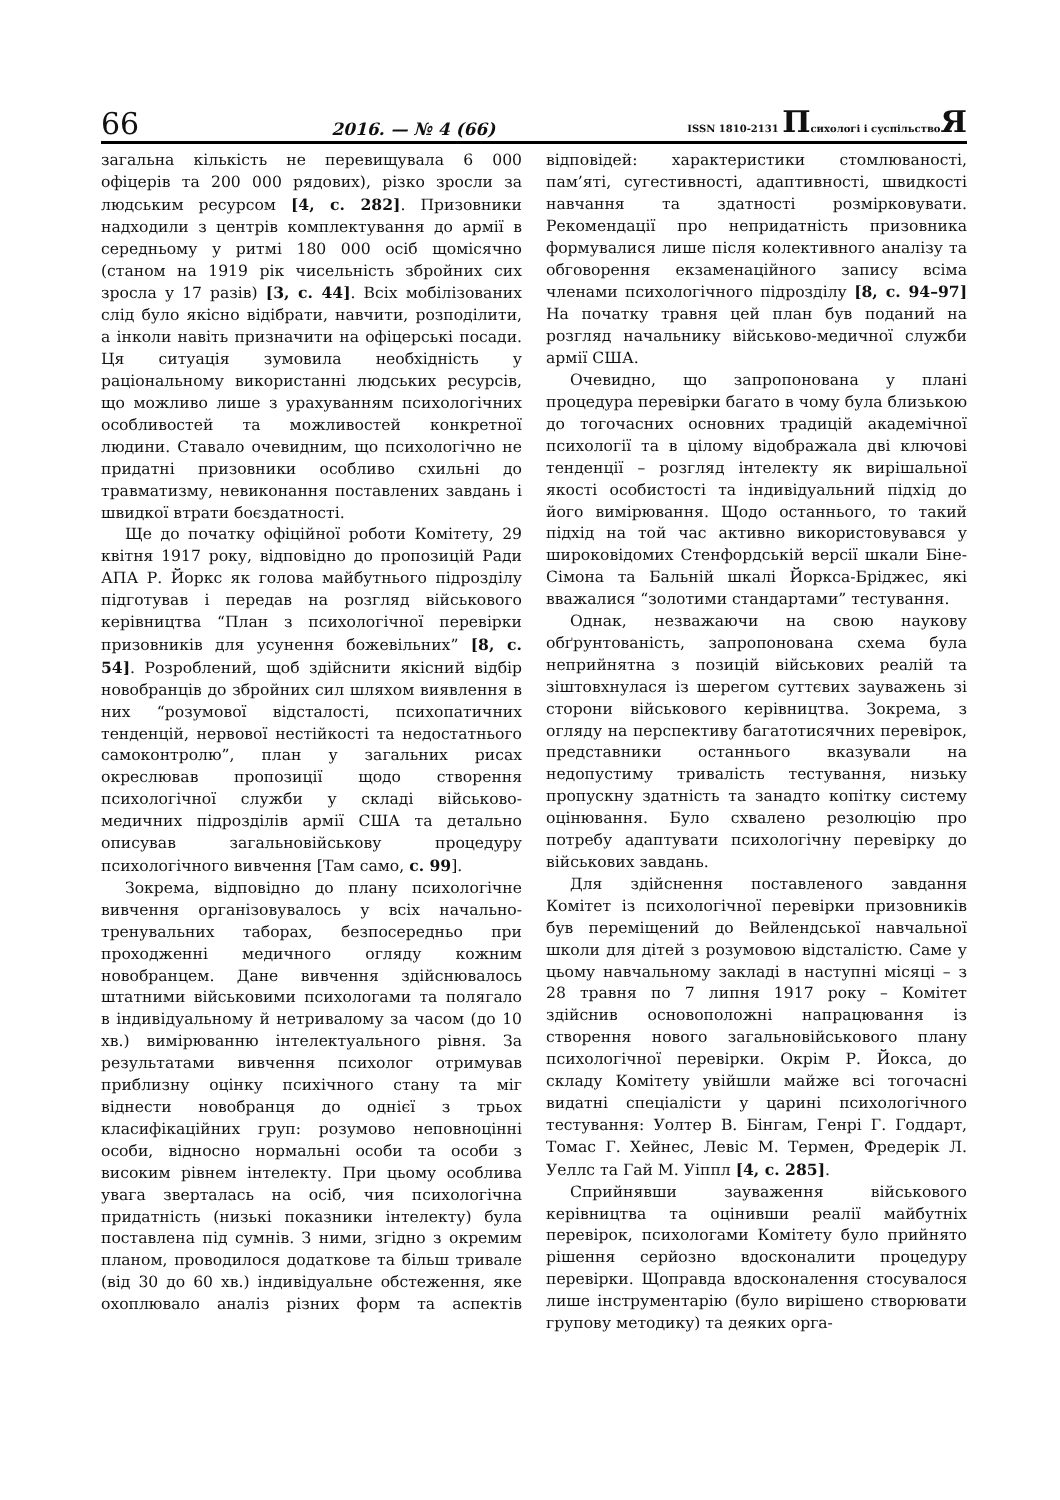66 2016. — № 4 (66) ISSN 1810-2131 Психологі і суспільствоЯ
загальна кількість не перевищувала 6 000 офіцерів та 200 000 рядових), різко зросли за людським ресурсом [4, с. 282]. Призовники надходили з центрів комплектування до армії в середньому у ритмі 180 000 осіб щомісячно (станом на 1919 рік чисельність збройних сих зросла у 17 разів) [3, с. 44]. Всіх мобілізованих слід було якісно відібрати, навчити, розподілити, а інколи навіть призначити на офіцерські посади. Ця ситуація зумовила необхідність у раціональному використанні людських ресурсів, що можливо лише з урахуванням психологічних особливостей та можливостей конкретної людини. Ставало очевидним, що психологічно не придатні призовники особливо схильні до травматизму, невиконання поставлених завдань і швидкої втрати боєздатності.
Ще до початку офіційної роботи Комітету, 29 квітня 1917 року, відповідно до пропозицій Ради АПА Р. Йоркс як голова майбутнього підрозділу підготував і передав на розгляд військового керівництва “План з психологічної перевірки призовників для усунення божевільних” [8, с. 54]. Розроблений, щоб здійснити якісний відбір новобранців до збройних сил шляхом виявлення в них “розумової відсталості, психопатичних тенденцій, нервової нестійкості та недостатнього самоконтролю”, план у загальних рисах окреслював пропозиції щодо створення психологічної служби у складі військово-медичних підрозділів армії США та детально описував загальновійськову процедуру психологічного вивчення [Там само, с. 99].
Зокрема, відповідно до плану психологічне вивчення організовувалось у всіх начально-тренувальних таборах, безпосередньо при проходженні медичного огляду кожним новобранцем. Дане вивчення здійснювалось штатними військовими психологами та полягало в індивідуальному й нетривалому за часом (до 10 хв.) вимірюванню інтелектуального рівня. За результатами вивчення психолог отримував приблизну оцінку психічного стану та міг віднести новобранця до однієї з трьох класифікаційних груп: розумово неповноцінні особи, відносно нормальні особи та особи з високим рівнем інтелекту. При цьому особлива увага зверталась на осіб, чия психологічна придатність (низькі показники інтелекту) була поставлена під сумнів. З ними, згідно з окремим планом, проводилося додаткове та більш тривале (від 30 до 60 хв.) індивідуальне обстеження, яке охоплювало аналіз різних форм та аспектів відповідей: характеристики стомлюваності, пам’яті, сугестивності, адаптивності, швидкості навчання та здатності розмірковувати. Рекомендації про непридатність призовника формувалися лише після колективного аналізу та обговорення екзаменаційного запису всіма членами психологічного підрозділу [8, с. 94–97] На початку травня цей план був поданий на розгляд начальнику військово-медичної служби армії США.
Очевидно, що запропонована у плані процедура перевірки багато в чому була близькою до тогочасних основних традицій академічної психології та в цілому відображала дві ключові тенденції – розгляд інтелекту як вирішальної якості особистості та індивідуальний підхід до його вимірювання. Щодо останнього, то такий підхід на той час активно використовувався у широковідомих Стенфордській версії шкали Біне-Сімона та Бальній шкалі Йоркса-Бріджес, які вважалися “золотими стандартами” тестування.
Однак, незважаючи на свою наукову обґрунтованість, запропонована схема була неприйнятна з позицій військових реалій та зіштовхнулася із шерегом суттєвих зауважень зі сторони військового керівництва. Зокрема, з огляду на перспективу багатотисячних перевірок, представники останнього вказували на недопустиму тривалість тестування, низьку пропускну здатність та занадто копітку систему оцінювання. Було схвалено резолюцію про потребу адаптувати психологічну перевірку до військових завдань.
Для здійснення поставленого завдання Комітет із психологічної перевірки призовників був переміщений до Вейлендської навчальної школи для дітей з розумовою відсталістю. Саме у цьому навчальному закладі в наступні місяці – з 28 травня по 7 липня 1917 року – Комітет здійснив основоположні напрацювання із створення нового загальновійськового плану психологічної перевірки. Окрім Р. Йокса, до складу Комітету увійшли майже всі тогочасні видатні спеціалісти у царині психологічного тестування: Уолтер В. Бінгам, Генрі Г. Годдарт, Томас Г. Хейнес, Левіс М. Термен, Фредерік Л. Уеллс та Гай М. Уіппл [4, с. 285].
Сприйнявши зауваження військового керівництва та оцінивши реалії майбутніх перевірок, психологами Комітету було прийнято рішення серйозно вдосконалити процедуру перевірки. Щоправда вдосконалення стосувалося лише інструментарію (було вирішено створювати групову методику) та деяких орга-